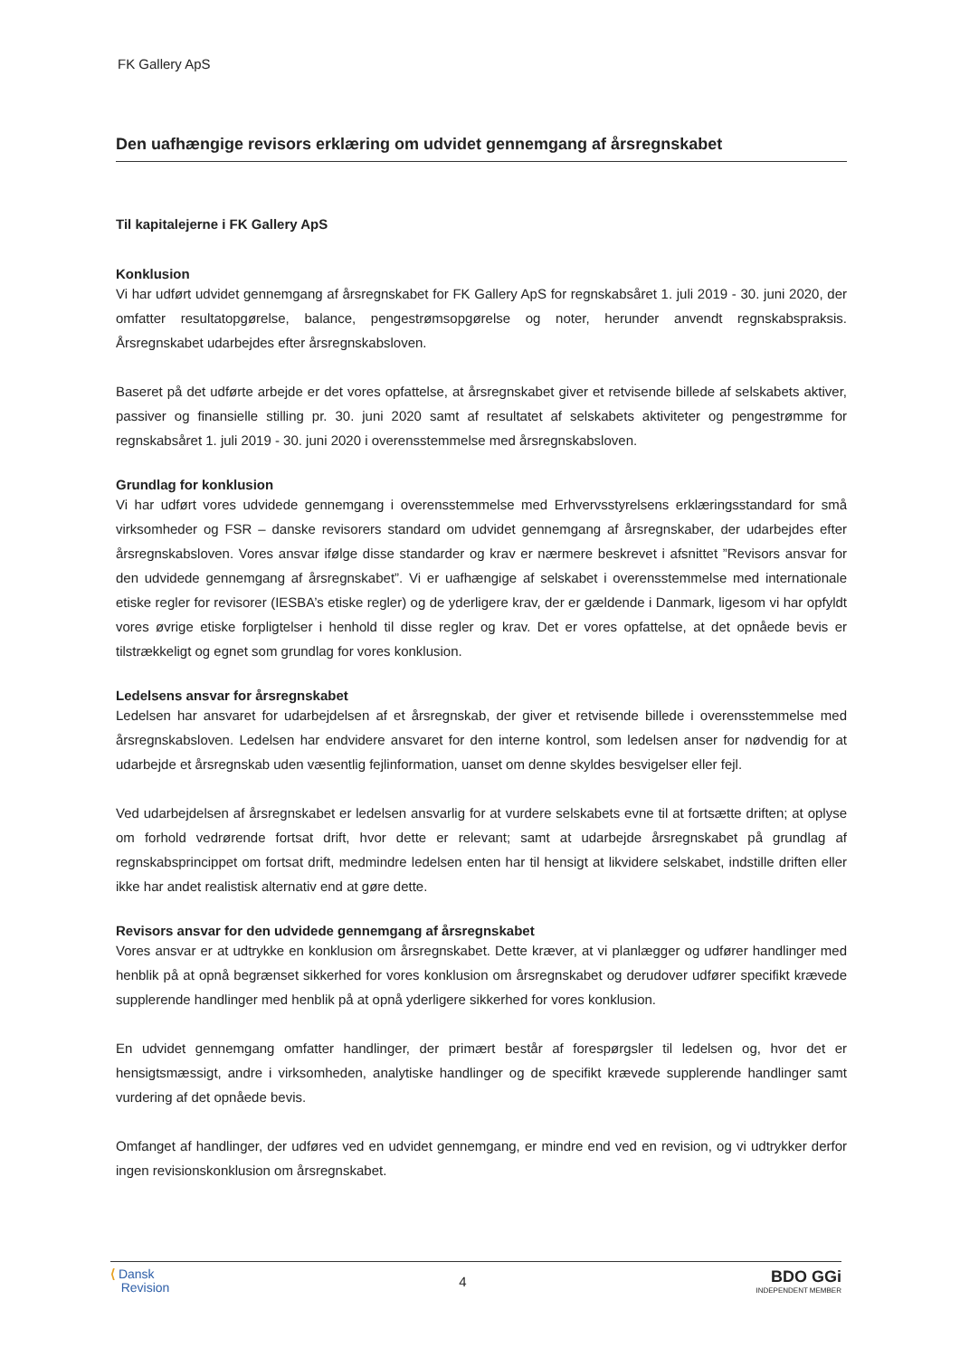FK Gallery ApS
Den uafhængige revisors erklæring om udvidet gennemgang af årsregnskabet
Til kapitalejerne i FK Gallery ApS
Konklusion
Vi har udført udvidet gennemgang af årsregnskabet for FK Gallery ApS for regnskabsåret 1. juli 2019 - 30. juni 2020, der omfatter resultatopgørelse, balance, pengestrømsopgørelse og noter, herunder anvendt regnskabspraksis. Årsregnskabet udarbejdes efter årsregnskabsloven.
Baseret på det udførte arbejde er det vores opfattelse, at årsregnskabet giver et retvisende billede af selskabets aktiver, passiver og finansielle stilling pr. 30. juni 2020 samt af resultatet af selskabets aktiviteter og pengestrømme for regnskabsåret 1. juli 2019 - 30. juni 2020 i overensstemmelse med årsregnskabsloven.
Grundlag for konklusion
Vi har udført vores udvidede gennemgang i overensstemmelse med Erhvervsstyrelsens erklæringsstandard for små virksomheder og FSR – danske revisorers standard om udvidet gennemgang af årsregnskaber, der udarbejdes efter årsregnskabsloven. Vores ansvar ifølge disse standarder og krav er nærmere beskrevet i afsnittet ”Revisors ansvar for den udvidede gennemgang af årsregnskabet”. Vi er uafhængige af selskabet i overensstemmelse med internationale etiske regler for revisorer (IESBA’s etiske regler) og de yderligere krav, der er gældende i Danmark, ligesom vi har opfyldt vores øvrige etiske forpligtelser i henhold til disse regler og krav. Det er vores opfattelse, at det opnåede bevis er tilstrækkeligt og egnet som grundlag for vores konklusion.
Ledelsens ansvar for årsregnskabet
Ledelsen har ansvaret for udarbejdelsen af et årsregnskab, der giver et retvisende billede i overensstemmelse med årsregnskabsloven. Ledelsen har endvidere ansvaret for den interne kontrol, som ledelsen anser for nødvendig for at udarbejde et årsregnskab uden væsentlig fejlinformation, uanset om denne skyldes besvigelser eller fejl.
Ved udarbejdelsen af årsregnskabet er ledelsen ansvarlig for at vurdere selskabets evne til at fortsætte driften; at oplyse om forhold vedrørende fortsat drift, hvor dette er relevant; samt at udarbejde årsregnskabet på grundlag af regnskabsprincippet om fortsat drift, medmindre ledelsen enten har til hensigt at likvidere selskabet, indstille driften eller ikke har andet realistisk alternativ end at gøre dette.
Revisors ansvar for den udvidede gennemgang af årsregnskabet
Vores ansvar er at udtrykke en konklusion om årsregnskabet. Dette kræver, at vi planlægger og udfører handlinger med henblik på at opnå begrænset sikkerhed for vores konklusion om årsregnskabet og derudover udfører specifikt krævede supplerende handlinger med henblik på at opnå yderligere sikkerhed for vores konklusion.
En udvidet gennemgang omfatter handlinger, der primært består af forespørgsler til ledelsen og, hvor det er hensigtsmæssigt, andre i virksomheden, analytiske handlinger og de specifikt krævede supplerende handlinger samt vurdering af det opnåede bevis.
Omfanget af handlinger, der udføres ved en udvidet gennemgang, er mindre end ved en revision, og vi udtrykker derfor ingen revisionskonklusion om årsregnskabet.
⟨ Dansk
Revision
4
BDO GGi
INDEPENDENT MEMBER